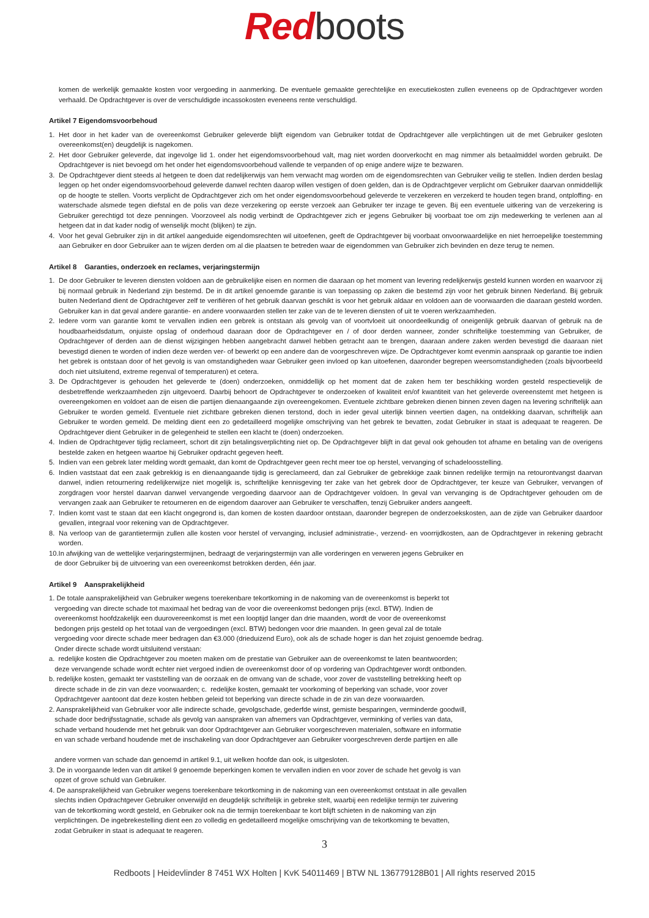Red boots
komen de werkelijk gemaakte kosten voor vergoeding in aanmerking. De eventuele gemaakte gerechtelijke en executiekosten zullen eveneens op de Opdrachtgever worden verhaald. De Opdrachtgever is over de verschuldigde incassokosten eveneens rente verschuldigd.
Artikel 7 Eigendomsvoorbehoud
1. Het door in het kader van de overeenkomst Gebruiker geleverde blijft eigendom van Gebruiker totdat de Opdrachtgever alle verplichtingen uit de met Gebruiker gesloten overeenkomst(en) deugdelijk is nagekomen.
2. Het door Gebruiker geleverde, dat ingevolge lid 1. onder het eigendomsvoorbehoud valt, mag niet worden doorverkocht en mag nimmer als betaalmiddel worden gebruikt. De Opdrachtgever is niet bevoegd om het onder het eigendomsvoorbehoud vallende te verpanden of op enige andere wijze te bezwaren.
3. De Opdrachtgever dient steeds al hetgeen te doen dat redelijkerwijs van hem verwacht mag worden om de eigendomsrechten van Gebruiker veilig te stellen. Indien derden beslag leggen op het onder eigendomsvoorbehoud geleverde danwel rechten daarop willen vestigen of doen gelden, dan is de Opdrachtgever verplicht om Gebruiker daarvan onmiddellijk op de hoogte te stellen. Voorts verplicht de Opdrachtgever zich om het onder eigendomsvoorbehoud geleverde te verzekeren en verzekerd te houden tegen brand, ontploffing- en waterschade alsmede tegen diefstal en de polis van deze verzekering op eerste verzoek aan Gebruiker ter inzage te geven. Bij een eventuele uitkering van de verzekering is Gebruiker gerechtigd tot deze penningen. Voorzoveel als nodig verbindt de Opdrachtgever zich er jegens Gebruiker bij voorbaat toe om zijn medewerking te verlenen aan al hetgeen dat in dat kader nodig of wenselijk mocht (blijken) te zijn.
4. Voor het geval Gebruiker zijn in dit artikel aangeduide eigendomsrechten wil uitoefenen, geeft de Opdrachtgever bij voorbaat onvoorwaardelijke en niet herroepelijke toestemming aan Gebruiker en door Gebruiker aan te wijzen derden om al die plaatsen te betreden waar de eigendommen van Gebruiker zich bevinden en deze terug te nemen.
Artikel 8 Garanties, onderzoek en reclames, verjaringstermijn
1. De door Gebruiker te leveren diensten voldoen aan de gebruikelijke eisen en normen die daaraan op het moment van levering redelijkerwijs gesteld kunnen worden en waarvoor zij bij normaal gebruik in Nederland zijn bestemd. De in dit artikel genoemde garantie is van toepassing op zaken die bestemd zijn voor het gebruik binnen Nederland. Bij gebruik buiten Nederland dient de Opdrachtgever zelf te verifiëren of het gebruik daarvan geschikt is voor het gebruik aldaar en voldoen aan de voorwaarden die daaraan gesteld worden. Gebruiker kan in dat geval andere garantie- en andere voorwaarden stellen ter zake van de te leveren diensten of uit te voeren werkzaamheden.
2. Iedere vorm van garantie komt te vervallen indien een gebrek is ontstaan als gevolg van of voortvloeit uit onoordeelkundig of oneigenlijk gebruik daarvan of gebruik na de houdbaarheidsdatum, onjuiste opslag of onderhoud daaraan door de Opdrachtgever en / of door derden wanneer, zonder schriftelijke toestemming van Gebruiker, de Opdrachtgever of derden aan de dienst wijzigingen hebben aangebracht danwel hebben getracht aan te brengen, daaraan andere zaken werden bevestigd die daaraan niet bevestigd dienen te worden of indien deze werden ver- of bewerkt op een andere dan de voorgeschreven wijze. De Opdrachtgever komt evenmin aanspraak op garantie toe indien het gebrek is ontstaan door of het gevolg is van omstandigheden waar Gebruiker geen invloed op kan uitoefenen, daaronder begrepen weersomstandigheden (zoals bijvoorbeeld doch niet uitsluitend, extreme regenval of temperaturen) et cetera.
3. De Opdrachtgever is gehouden het geleverde te (doen) onderzoeken, onmiddellijk op het moment dat de zaken hem ter beschikking worden gesteld respectievelijk de desbetreffende werkzaamheden zijn uitgevoerd. Daarbij behoort de Opdrachtgever te onderzoeken of kwaliteit en/of kwantiteit van het geleverde overeenstemt met hetgeen is overeengekomen en voldoet aan de eisen die partijen dienaangaande zijn overeengekomen. Eventuele zichtbare gebreken dienen binnen zeven dagen na levering schriftelijk aan Gebruiker te worden gemeld. Eventuele niet zichtbare gebreken dienen terstond, doch in ieder geval uiterlijk binnen veertien dagen, na ontdekking daarvan, schriftelijk aan Gebruiker te worden gemeld. De melding dient een zo gedetailleerd mogelijke omschrijving van het gebrek te bevatten, zodat Gebruiker in staat is adequaat te reageren. De Opdrachtgever dient Gebruiker in de gelegenheid te stellen een klacht te (doen) onderzoeken.
4. Indien de Opdrachtgever tijdig reclameert, schort dit zijn betalingsverplichting niet op. De Opdrachtgever blijft in dat geval ook gehouden tot afname en betaling van de overigens bestelde zaken en hetgeen waartoe hij Gebruiker opdracht gegeven heeft.
5. Indien van een gebrek later melding wordt gemaakt, dan komt de Opdrachtgever geen recht meer toe op herstel, vervanging of schadeloosstelling.
6. Indien vaststaat dat een zaak gebrekkig is en dienaangaande tijdig is gereclameerd, dan zal Gebruiker de gebrekkige zaak binnen redelijke termijn na retourontvangst daarvan danwel, indien retournering redelijkerwijze niet mogelijk is, schriftelijke kennisgeving ter zake van het gebrek door de Opdrachtgever, ter keuze van Gebruiker, vervangen of zorgdragen voor herstel daarvan danwel vervangende vergoeding daarvoor aan de Opdrachtgever voldoen. In geval van vervanging is de Opdrachtgever gehouden om de vervangen zaak aan Gebruiker te retourneren en de eigendom daarover aan Gebruiker te verschaffen, tenzij Gebruiker anders aangeeft.
7. Indien komt vast te staan dat een klacht ongegrond is, dan komen de kosten daardoor ontstaan, daaronder begrepen de onderzoekskosten, aan de zijde van Gebruiker daardoor gevallen, integraal voor rekening van de Opdrachtgever.
8. Na verloop van de garantietermijn zullen alle kosten voor herstel of vervanging, inclusief administratie-, verzend- en voorrijdkosten, aan de Opdrachtgever in rekening gebracht worden.
10.In afwijking van de wettelijke verjaringstermijnen, bedraagt de verjaringstermijn van alle vorderingen en verweren jegens Gebruiker en
de door Gebruiker bij de uitvoering van een overeenkomst betrokken derden, één jaar.
Artikel 9 Aansprakelijkheid
1. De totale aansprakelijkheid van Gebruiker wegens toerekenbare tekortkoming in de nakoming van de overeenkomst is beperkt tot
vergoeding van directe schade tot maximaal het bedrag van de voor die overeenkomst bedongen prijs (excl. BTW). Indien de
overeenkomst hoofdzakelijk een duurovereenkomst is met een looptijd langer dan drie maanden, wordt de voor de overeenkomst
bedongen prijs gesteld op het totaal van de vergoedingen (excl. BTW) bedongen voor drie maanden. In geen geval zal de totale
vergoeding voor directe schade meer bedragen dan €3.000 (drieduizend Euro), ook als de schade hoger is dan het zojuist genoemde bedrag.
Onder directe schade wordt uitsluitend verstaan:
a. redelijke kosten die Opdrachtgever zou moeten maken om de prestatie van Gebruiker aan de overeenkomst te laten beantwoorden;
deze vervangende schade wordt echter niet vergoed indien de overeenkomst door of op vordering van Opdrachtgever wordt ontbonden.
b. redelijke kosten, gemaakt ter vaststelling van de oorzaak en de omvang van de schade, voor zover de vaststelling betrekking heeft op
directe schade in de zin van deze voorwaarden; c. redelijke kosten, gemaakt ter voorkoming of beperking van schade, voor zover
Opdrachtgever aantoont dat deze kosten hebben geleid tot beperking van directe schade in de zin van deze voorwaarden.
2. Aansprakelijkheid van Gebruiker voor alle indirecte schade, gevolgschade, gederfde winst, gemiste besparingen, verminderde goodwill,
schade door bedrijfsstagnatie, schade als gevolg van aanspraken van afnemers van Opdrachtgever, verminking of verlies van data,
schade verband houdende met het gebruik van door Opdrachtgever aan Gebruiker voorgeschreven materialen, software en informatie
en van schade verband houdende met de inschakeling van door Opdrachtgever aan Gebruiker voorgeschreven derde partijen en alle
andere vormen van schade dan genoemd in artikel 9.1, uit welken hoofde dan ook, is uitgesloten.
3. De in voorgaande leden van dit artikel 9 genoemde beperkingen komen te vervallen indien en voor zover de schade het gevolg is van
opzet of grove schuld van Gebruiker.
4. De aansprakelijkheid van Gebruiker wegens toerekenbare tekortkoming in de nakoming van een overeenkomst ontstaat in alle gevallen
slechts indien Opdrachtgever Gebruiker onverwijld en deugdelijk schriftelijk in gebreke stelt, waarbij een redelijke termijn ter zuivering
van de tekortkoming wordt gesteld, en Gebruiker ook na die termijn toerekenbaar te kort blijft schieten in de nakoming van zijn
verplichtingen. De ingebrekestelling dient een zo volledig en gedetailleerd mogelijke omschrijving van de tekortkoming te bevatten,
zodat Gebruiker in staat is adequaat te reageren.
3
Redboots | Heidevlinder 8 7451 WX Holten | KvK 54011469 | BTW NL 136779128B01 | All rights reserved 2015